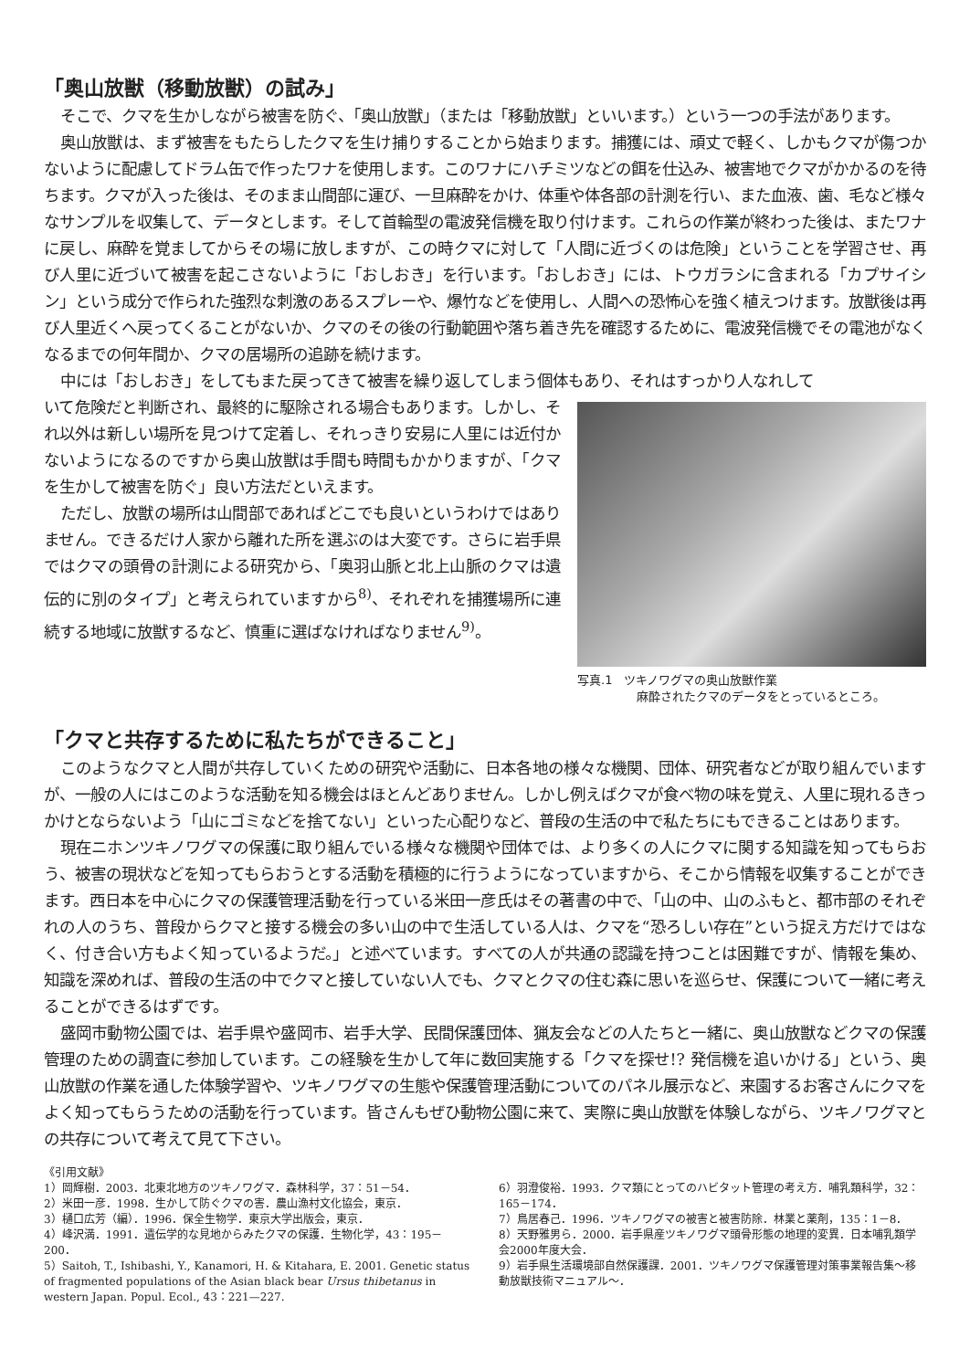「奥山放獣（移動放獣）の試み」
そこで、クマを生かしながら被害を防ぐ、「奥山放獣」（または「移動放獣」といいます。）という一つの手法があります。
奥山放獣は、まず被害をもたらしたクマを生け捕りすることから始まります。捕獲には、頑丈で軽く、しかもクマが傷つかないように配慮してドラム缶で作ったワナを使用します。このワナにハチミツなどの餌を仕込み、被害地でクマがかかるのを待ちます。クマが入った後は、そのまま山間部に運び、一旦麻酔をかけ、体重や体各部の計測を行い、また血液、歯、毛など様々なサンプルを収集して、データとします。そして首輪型の電波発信機を取り付けます。これらの作業が終わった後は、またワナに戻し、麻酔を覚ましてからその場に放しますが、この時クマに対して「人間に近づくのは危険」ということを学習させ、再び人里に近づいて被害を起こさないように「おしおき」を行います。「おしおき」には、トウガラシに含まれる「カプサイシン」という成分で作られた強烈な刺激のあるスプレーや、爆竹などを使用し、人間への恐怖心を強く植えつけます。放獣後は再び人里近くへ戻ってくることがないか、クマのその後の行動範囲や落ち着き先を確認するために、電波発信機でその電池がなくなるまでの何年間か、クマの居場所の追跡を続けます。
中には「おしおき」をしてもまた戻ってきて被害を繰り返してしまう個体もあり、それはすっかり人なれして
いて危険だと判断され、最終的に駆除される場合もあります。しかし、それ以外は新しい場所を見つけて定着し、それっきり安易に人里には近付かないようになるのですから奥山放獣は手間も時間もかかりますが、「クマを生かして被害を防ぐ」良い方法だといえます。
ただし、放獣の場所は山間部であればどこでも良いというわけではありません。できるだけ人家から離れた所を選ぶのは大変です。さらに岩手県ではクマの頭骨の計測による研究から、「奥羽山脈と北上山脈のクマは遺伝的に別のタイプ」と考えられていますから<sup>8)</sup>、それぞれを捕獲場所に連続する地域に放獣するなど、慎重に選ばなければなりません<sup>9)</sup>。
写真.1　ツキノワグマの奥山放獣作業
　　　　　麻酔されたクマのデータをとっているところ。
「クマと共存するために私たちができること」
このようなクマと人間が共存していくための研究や活動に、日本各地の様々な機関、団体、研究者などが取り組んでいますが、一般の人にはこのような活動を知る機会はほとんどありません。しかし例えばクマが食べ物の味を覚え、人里に現れるきっかけとならないよう「山にゴミなどを捨てない」といった心配りなど、普段の生活の中で私たちにもできることはあります。
現在ニホンツキノワグマの保護に取り組んでいる様々な機関や団体では、より多くの人にクマに関する知識を知ってもらおう、被害の現状などを知ってもらおうとする活動を積極的に行うようになっていますから、そこから情報を収集することができます。西日本を中心にクマの保護管理活動を行っている米田一彦氏はその著書の中で、「山の中、山のふもと、都市部のそれぞれの人のうち、普段からクマと接する機会の多い山の中で生活している人は、クマを“恐ろしい存在”という捉え方だけではなく、付き合い方もよく知っているようだ。」と述べています。すべての人が共通の認識を持つことは困難ですが、情報を集め、知識を深めれば、普段の生活の中でクマと接していない人でも、クマとクマの住む森に思いを巡らせ、保護について一緒に考えることができるはずです。
盛岡市動物公園では、岩手県や盛岡市、岩手大学、民間保護団体、猟友会などの人たちと一緒に、奥山放獣などクマの保護管理のための調査に参加しています。この経験を生かして年に数回実施する「クマを探せ!? 発信機を追いかける」という、奥山放獣の作業を通した体験学習や、ツキノワグマの生態や保護管理活動についてのパネル展示など、来園するお客さんにクマをよく知ってもらうための活動を行っています。皆さんもぜひ動物公園に来て、実際に奥山放獣を体験しながら、ツキノワグマとの共存について考えて見て下さい。
《引用文献》
1）岡輝樹．2003．北東北地方のツキノワグマ．森林科学，37：51－54．
2）米田一彦．1998．生かして防ぐクマの害．農山漁村文化協会，東京．
3）樋口広芳（編）．1996．保全生物学．東京大学出版会，東京．
4）峰沢満．1991．遺伝学的な見地からみたクマの保護．生物化学，43：195－200．
5）Saitoh, T., Ishibashi, Y., Kanamori, H. & Kitahara, E. 2001. Genetic status of fragmented populations of the Asian black bear Ursus thibetanus in western Japan. Popul. Ecol., 43：221—227.
6）羽澄俊裕．1993．クマ類にとってのハビタット管理の考え方．哺乳類科学，32：165－174．
7）鳥居春己．1996．ツキノワグマの被害と被害防除．林業と薬剤，135：1－8．
8）天野雅男ら．2000．岩手県産ツキノワグマ頭骨形態の地理的変異．日本哺乳類学会2000年度大会．
9）岩手県生活環境部自然保護課．2001．ツキノワグマ保護管理対策事業報告集～移動放獣技術マニュアル～．